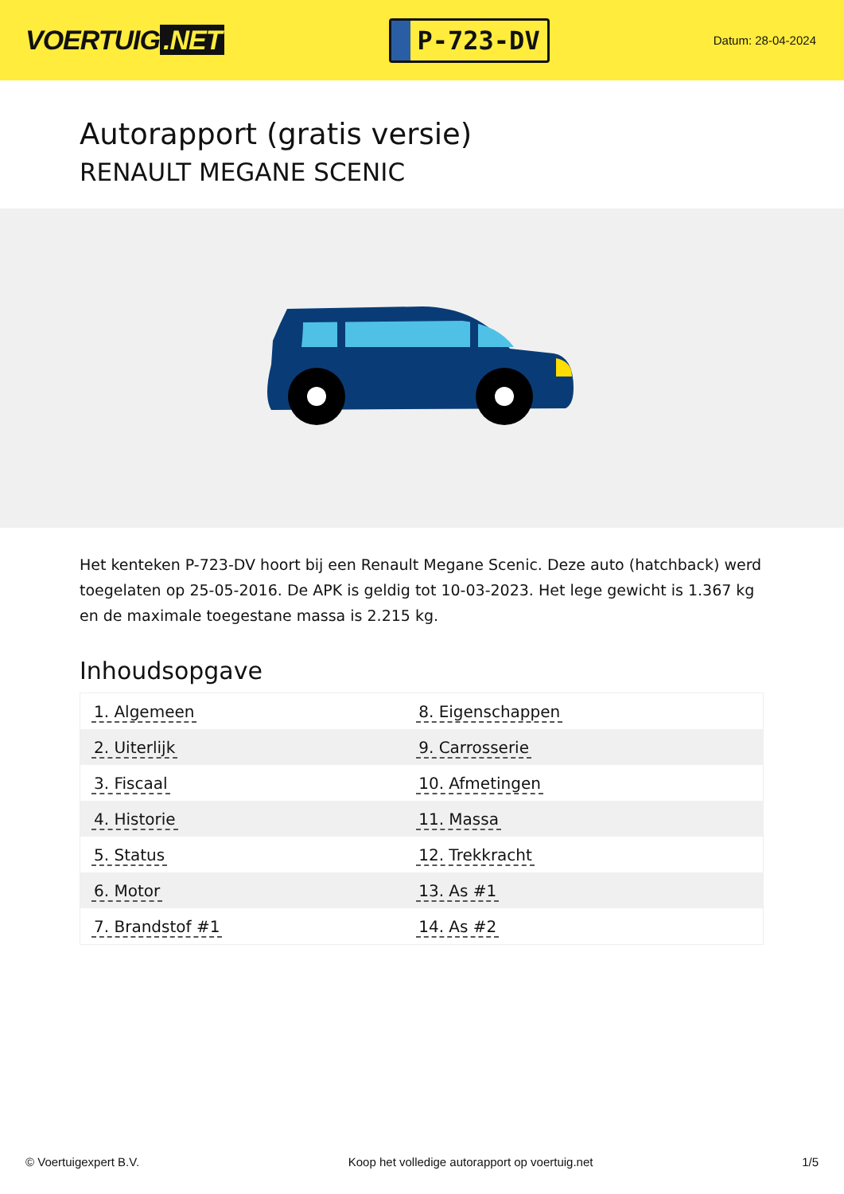VOERTUIG.NET
P-723-DV
Datum: 28-04-2024
Autorapport (gratis versie)
RENAULT MEGANE SCENIC
Het kenteken P-723-DV hoort bij een Renault Megane Scenic. Deze auto (hatchback) werd toegelaten op 25-05-2016. De APK is geldig tot 10-03-2023. Het lege gewicht is 1.367 kg en de maximale toegestane massa is 2.215 kg.
Inhoudsopgave
| 1. Algemeen | 8. Eigenschappen |
| 2. Uiterlijk | 9. Carrosserie |
| 3. Fiscaal | 10. Afmetingen |
| 4. Historie | 11. Massa |
| 5. Status | 12. Trekkracht |
| 6. Motor | 13. As #1 |
| 7. Brandstof #1 | 14. As #2 |
© Voertuigexpert B.V. Koop het volledige autorapport op voertuig.net 1/5